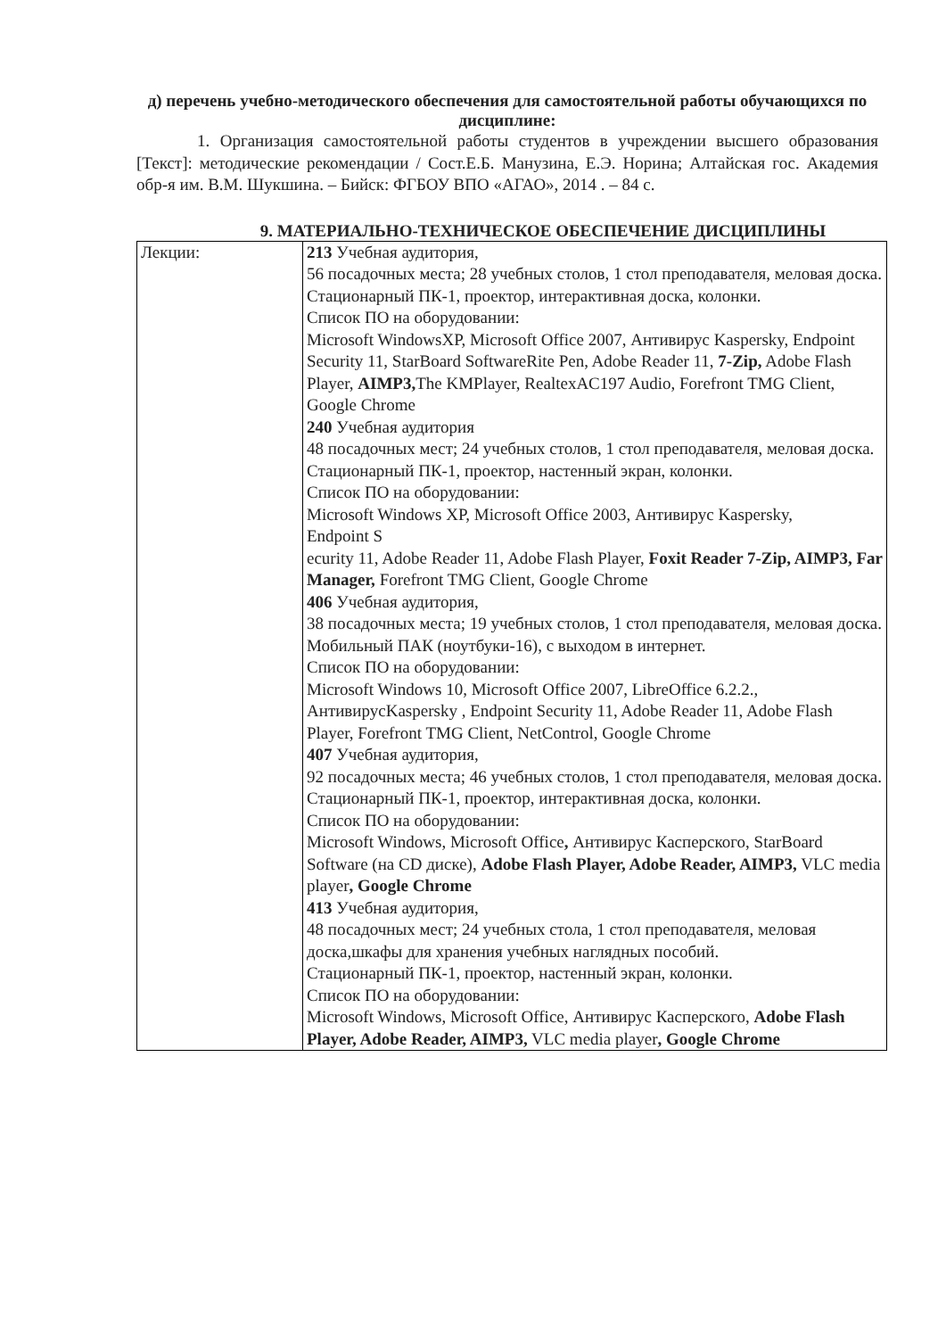д) перечень учебно-методического обеспечения для самостоятельной работы обучающихся по дисциплине:
1. Организация самостоятельной работы студентов в учреждении высшего образования [Текст]: методические рекомендации / Сост.Е.Б. Манузина, Е.Э. Норина; Алтайская гос. Академия обр-я им. В.М. Шукшина. – Бийск: ФГБОУ ВПО «АГАО», 2014 . – 84 с.
9. МАТЕРИАЛЬНО-ТЕХНИЧЕСКОЕ ОБЕСПЕЧЕНИЕ ДИСЦИПЛИНЫ
| Лекции: | 213 Учебная аудитория, 56 посадочных места; 28 учебных столов, 1 стол преподавателя, меловая доска. Стационарный ПК-1, проектор, интерактивная доска, колонки. Список ПО на оборудовании: Microsoft WindowsXP, Microsoft Office 2007, Антивирус Kaspersky, Endpoint Security 11, StarBoard SoftwareRite Pen, Adobe Reader 11, 7-Zip, Adobe Flash Player, AIMP3, The KMPlayer, RealtexAC197 Audio, Forefront TMG Client, Google Chrome 240 Учебная аудитория 48 посадочных мест; 24 учебных столов, 1 стол преподавателя, меловая доска. Стационарный ПК-1, проектор, настенный экран, колонки. Список ПО на оборудовании: Microsoft Windows XP, Microsoft Office 2003, Антивирус Kaspersky, Endpoint S ecurity 11, Adobe Reader 11, Adobe Flash Player, Foxit Reader 7-Zip, AIMP3, Far Manager, Forefront TMG Client, Google Chrome 406 Учебная аудитория, 38 посадочных места; 19 учебных столов, 1 стол преподавателя, меловая доска. Мобильный ПАК (ноутбуки-16), с выходом в интернет. Список ПО на оборудовании: Microsoft Windows 10, Microsoft Office 2007, LibreOffice 6.2.2., АнтивирусKaspersky , Endpoint Security 11, Adobe Reader 11, Adobe Flash Player, Forefront TMG Client, NetControl, Google Chrome 407 Учебная аудитория, 92 посадочных места; 46 учебных столов, 1 стол преподавателя, меловая доска. Стационарный ПК-1, проектор, интерактивная доска, колонки. Список ПО на оборудовании: Microsoft Windows, Microsoft Office , Антивирус Касперского, StarBoard Software (на CD диске), Adobe Flash Player, Adobe Reader, AIMP3, VLC media player , Google Chrome 413 Учебная аудитория, 48 посадочных мест; 24 учебных стола, 1 стол преподавателя, меловая доска,шкафы для хранения учебных наглядных пособий. Стационарный ПК-1, проектор, настенный экран, колонки. Список ПО на оборудовании: Microsoft Windows, Microsoft Office, Антивирус Касперского, Adobe Flash Player, Adobe Reader, AIMP3, VLC media player , Google Chrome |